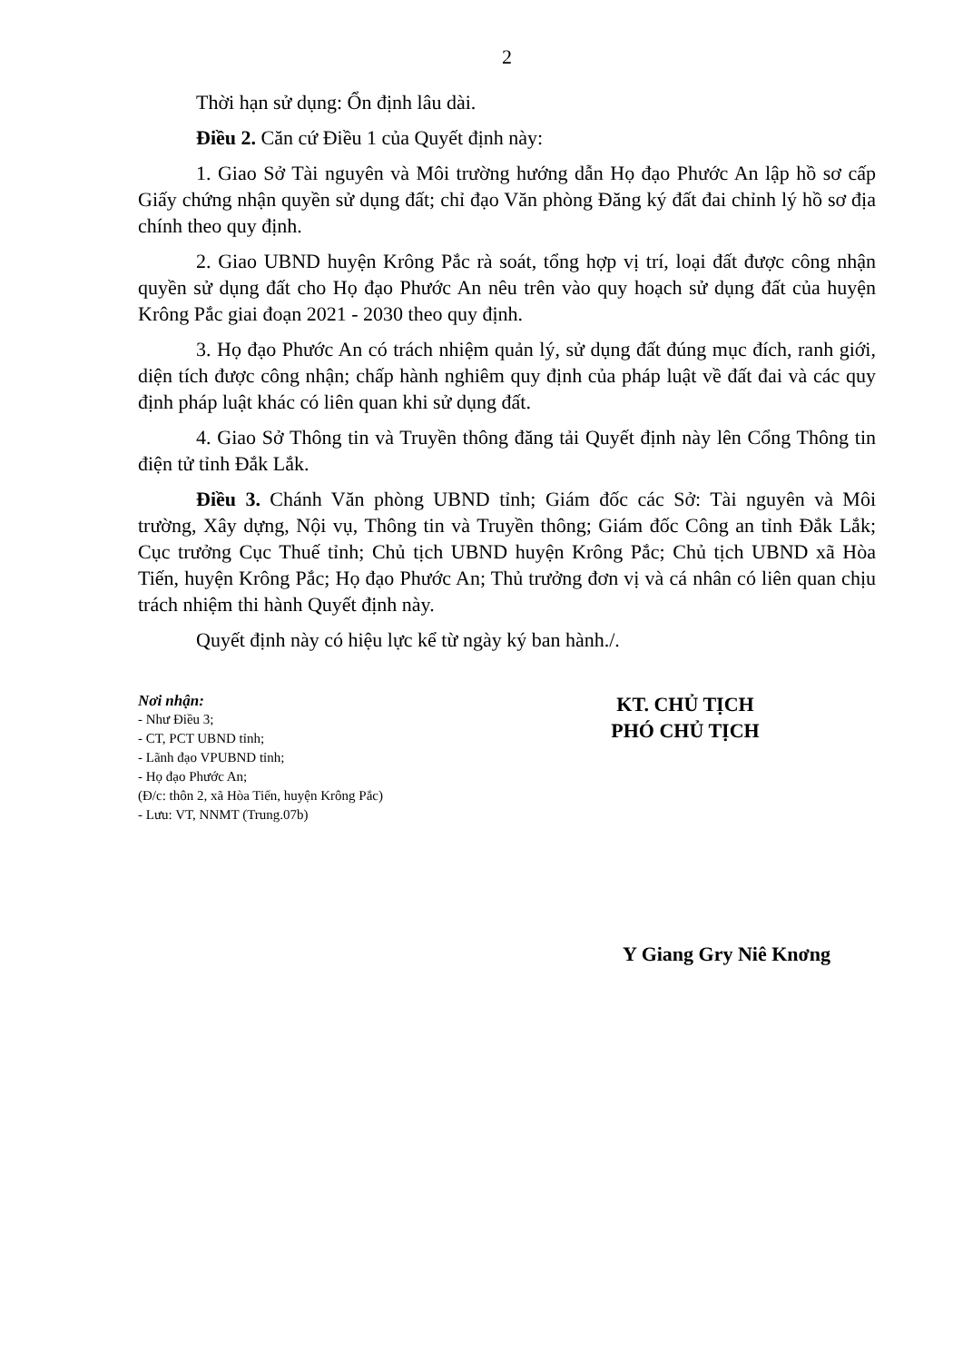2
Thời hạn sử dụng: Ổn định lâu dài.
Điều 2. Căn cứ Điều 1 của Quyết định này:
1. Giao Sở Tài nguyên và Môi trường hướng dẫn Họ đạo Phước An lập hồ sơ cấp Giấy chứng nhận quyền sử dụng đất; chỉ đạo Văn phòng Đăng ký đất đai chỉnh lý hồ sơ địa chính theo quy định.
2. Giao UBND huyện Krông Pắc rà soát, tổng hợp vị trí, loại đất được công nhận quyền sử dụng đất cho Họ đạo Phước An nêu trên vào quy hoạch sử dụng đất của huyện Krông Pắc giai đoạn 2021 - 2030 theo quy định.
3. Họ đạo Phước An có trách nhiệm quản lý, sử dụng đất đúng mục đích, ranh giới, diện tích được công nhận; chấp hành nghiêm quy định của pháp luật về đất đai và các quy định pháp luật khác có liên quan khi sử dụng đất.
4. Giao Sở Thông tin và Truyền thông đăng tải Quyết định này lên Cổng Thông tin điện tử tỉnh Đắk Lắk.
Điều 3. Chánh Văn phòng UBND tỉnh; Giám đốc các Sở: Tài nguyên và Môi trường, Xây dựng, Nội vụ, Thông tin và Truyền thông; Giám đốc Công an tỉnh Đắk Lắk; Cục trưởng Cục Thuế tỉnh; Chủ tịch UBND huyện Krông Pắc; Chủ tịch UBND xã Hòa Tiến, huyện Krông Pắc; Họ đạo Phước An; Thủ trưởng đơn vị và cá nhân có liên quan chịu trách nhiệm thi hành Quyết định này.
Quyết định này có hiệu lực kể từ ngày ký ban hành./.
Nơi nhận:
- Như Điều 3;
- CT, PCT UBND tỉnh;
- Lãnh đạo VPUBND tỉnh;
- Họ đạo Phước An;
(Đ/c: thôn 2, xã Hòa Tiến, huyện Krông Pắc)
- Lưu: VT, NNMT (Trung.07b)
KT. CHỦ TỊCH
PHÓ CHỦ TỊCH
Y Giang Gry Niê Knơng